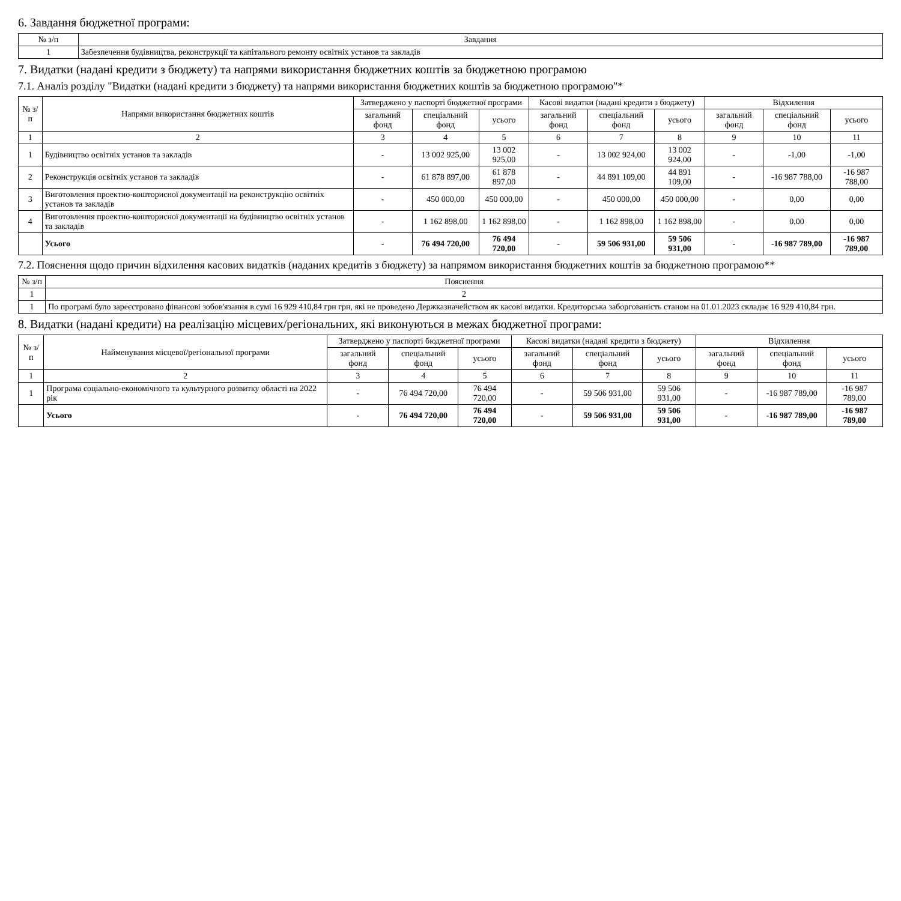6. Завдання бюджетної програми:
| № з/п | Завдання |
| --- | --- |
| 1 | Забезпечення будівництва, реконструкції та капітального ремонту освітніх установ та закладів |
7. Видатки (надані кредити з бюджету) та напрями використання бюджетних коштів за бюджетною програмою
7.1. Аналіз розділу "Видатки (надані кредити з бюджету) та напрями використання бюджетних коштів за бюджетною програмою"*
| № з/п | Напрями використання бюджетних коштів | Затверджено у паспорті бюджетної програми | | | Касові видатки (надані кредити з бюджету) | | | Відхилення | | |
| --- | --- | --- | --- | --- | --- | --- | --- | --- | --- | --- |
| | | загальний фонд | спеціальний фонд | усього | загальний фонд | спеціальний фонд | усього | загальний фонд | спеціальний фонд | усього |
| 1 | 2 | 3 | 4 | 5 | 6 | 7 | 8 | 9 | 10 | 11 |
| 1 | Будівництво освітніх установ та закладів | - | 13 002 925,00 | 13 002 925,00 | - | 13 002 924,00 | 13 002 924,00 | - | -1,00 | -1,00 |
| 2 | Реконструкція освітніх установ та закладів | - | 61 878 897,00 | 61 878 897,00 | - | 44 891 109,00 | 44 891 109,00 | - | -16 987 788,00 | -16 987 788,00 |
| 3 | Виготовлення проектно-кошторисної документації на реконструкцію освітніх установ та закладів | - | 450 000,00 | 450 000,00 | - | 450 000,00 | 450 000,00 | - | 0,00 | 0,00 |
| 4 | Виготовлення проектно-кошторисної документації на будівництво освітніх установ та закладів | - | 1 162 898,00 | 1 162 898,00 | - | 1 162 898,00 | 1 162 898,00 | - | 0,00 | 0,00 |
| | Усього | - | 76 494 720,00 | 76 494 720,00 | - | 59 506 931,00 | 59 506 931,00 | - | -16 987 789,00 | -16 987 789,00 |
7.2. Пояснення щодо причин відхилення касових видатків (наданих кредитів з бюджету) за напрямом використання бюджетних коштів за бюджетною програмою**
| № з/п | Пояснення |
| --- | --- |
| 1 | 2 |
| 1 | По програмі було зареєстровано фінансові зобов'язання в сумі 16 929 410,84 грн грн, які не проведено Держказначейством як касові видатки. Кредиторська заборгованість станом на 01.01.2023 складає 16 929 410,84 грн. |
8. Видатки (надані кредити) на реалізацію місцевих/регіональних, які виконуються в межах бюджетної програми:
| № з/п | Найменування місцевої/регіональної програми | Затверджено у паспорті бюджетної програми | | | Касові видатки (надані кредити з бюджету) | | | Відхилення | | |
| --- | --- | --- | --- | --- | --- | --- | --- | --- | --- | --- |
| | | загальний фонд | спеціальний фонд | усього | загальний фонд | спеціальний фонд | усього | загальний фонд | спеціальний фонд | усього |
| 1 | 2 | 3 | 4 | 5 | 6 | 7 | 8 | 9 | 10 | 11 |
| 1 | Програма соціально-економічного та культурного розвитку області на 2022 рік | - | 76 494 720,00 | 76 494 720,00 | - | 59 506 931,00 | 59 506 931,00 | - | -16 987 789,00 | -16 987 789,00 |
| | Усього | - | 76 494 720,00 | 76 494 720,00 | - | 59 506 931,00 | 59 506 931,00 | - | -16 987 789,00 | -16 987 789,00 |